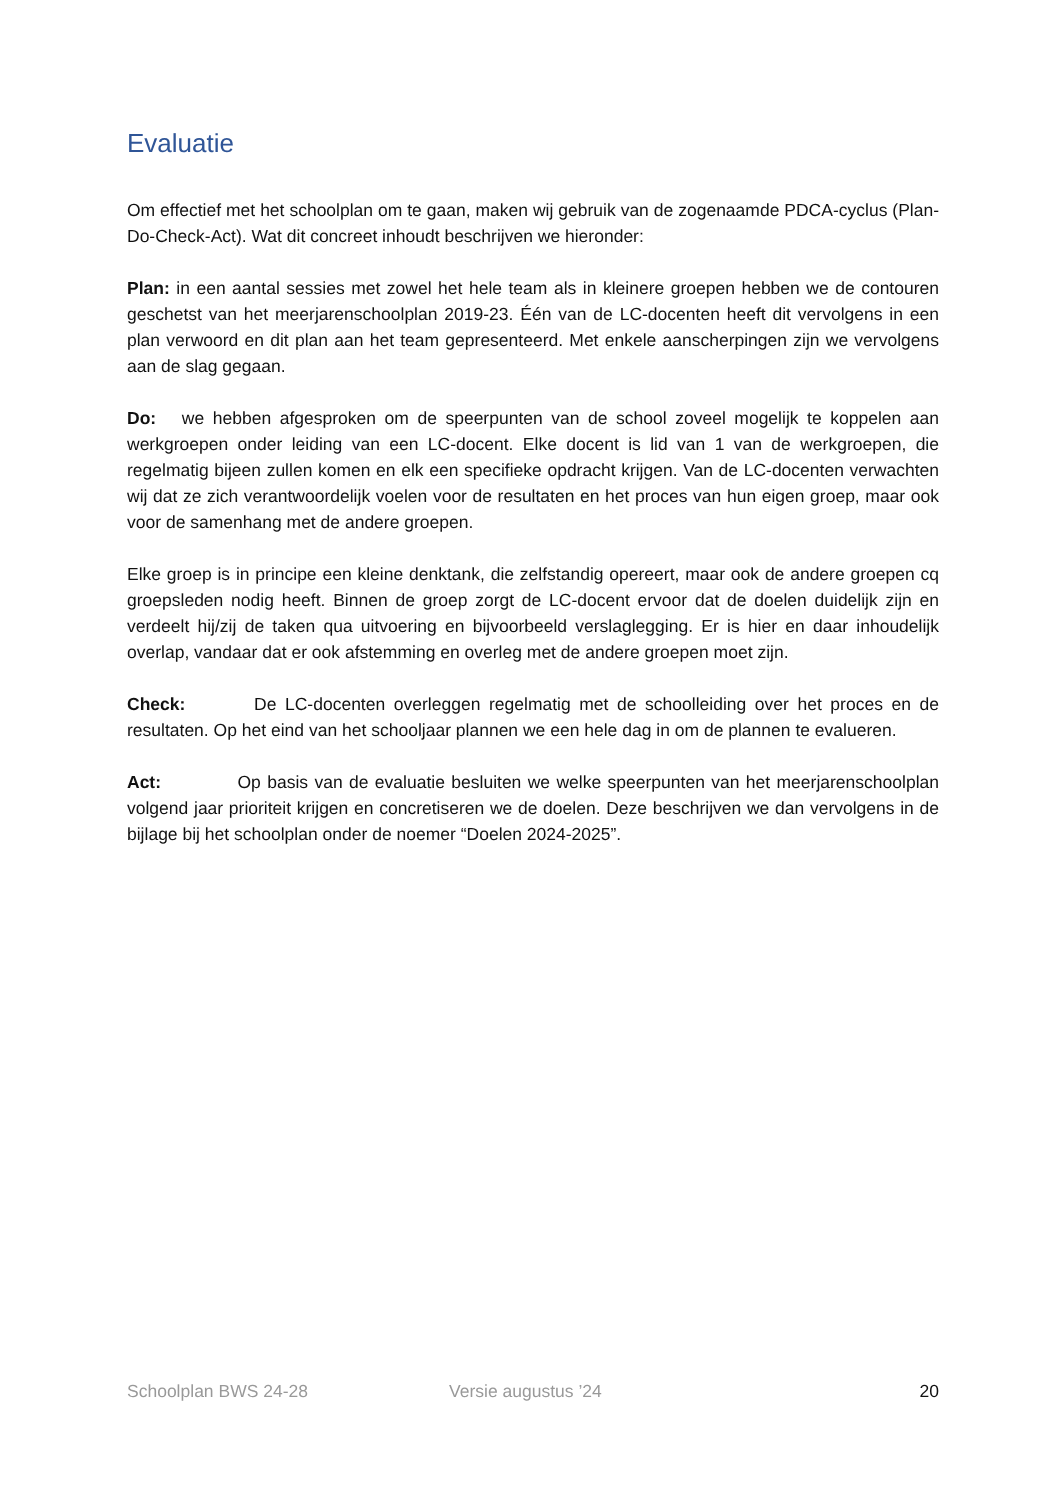Evaluatie
Om effectief met het schoolplan om te gaan, maken wij gebruik van de zogenaamde PDCA-cyclus (Plan-Do-Check-Act). Wat dit concreet inhoudt beschrijven we hieronder:
Plan: in een aantal sessies met zowel het hele team als in kleinere groepen hebben we de contouren geschetst van het meerjarenschoolplan 2019-23. Één van de LC-docenten heeft dit vervolgens in een plan verwoord en dit plan aan het team gepresenteerd. Met enkele aanscherpingen zijn we vervolgens aan de slag gegaan.
Do: we hebben afgesproken om de speerpunten van de school zoveel mogelijk te koppelen aan werkgroepen onder leiding van een LC-docent. Elke docent is lid van 1 van de werkgroepen, die regelmatig bijeen zullen komen en elk een specifieke opdracht krijgen. Van de LC-docenten verwachten wij dat ze zich verantwoordelijk voelen voor de resultaten en het proces van hun eigen groep, maar ook voor de samenhang met de andere groepen.
Elke groep is in principe een kleine denktank, die zelfstandig opereert, maar ook de andere groepen cq groepsleden nodig heeft. Binnen de groep zorgt de LC-docent ervoor dat de doelen duidelijk zijn en verdeelt hij/zij de taken qua uitvoering en bijvoorbeeld verslaglegging. Er is hier en daar inhoudelijk overlap, vandaar dat er ook afstemming en overleg met de andere groepen moet zijn.
Check: De LC-docenten overleggen regelmatig met de schoolleiding over het proces en de resultaten. Op het eind van het schooljaar plannen we een hele dag in om de plannen te evalueren.
Act: Op basis van de evaluatie besluiten we welke speerpunten van het meerjarenschoolplan volgend jaar prioriteit krijgen en concretiseren we de doelen. Deze beschrijven we dan vervolgens in de bijlage bij het schoolplan onder de noemer “Doelen 2024-2025”.
Schoolplan BWS 24-28 Versie augustus ’24 20